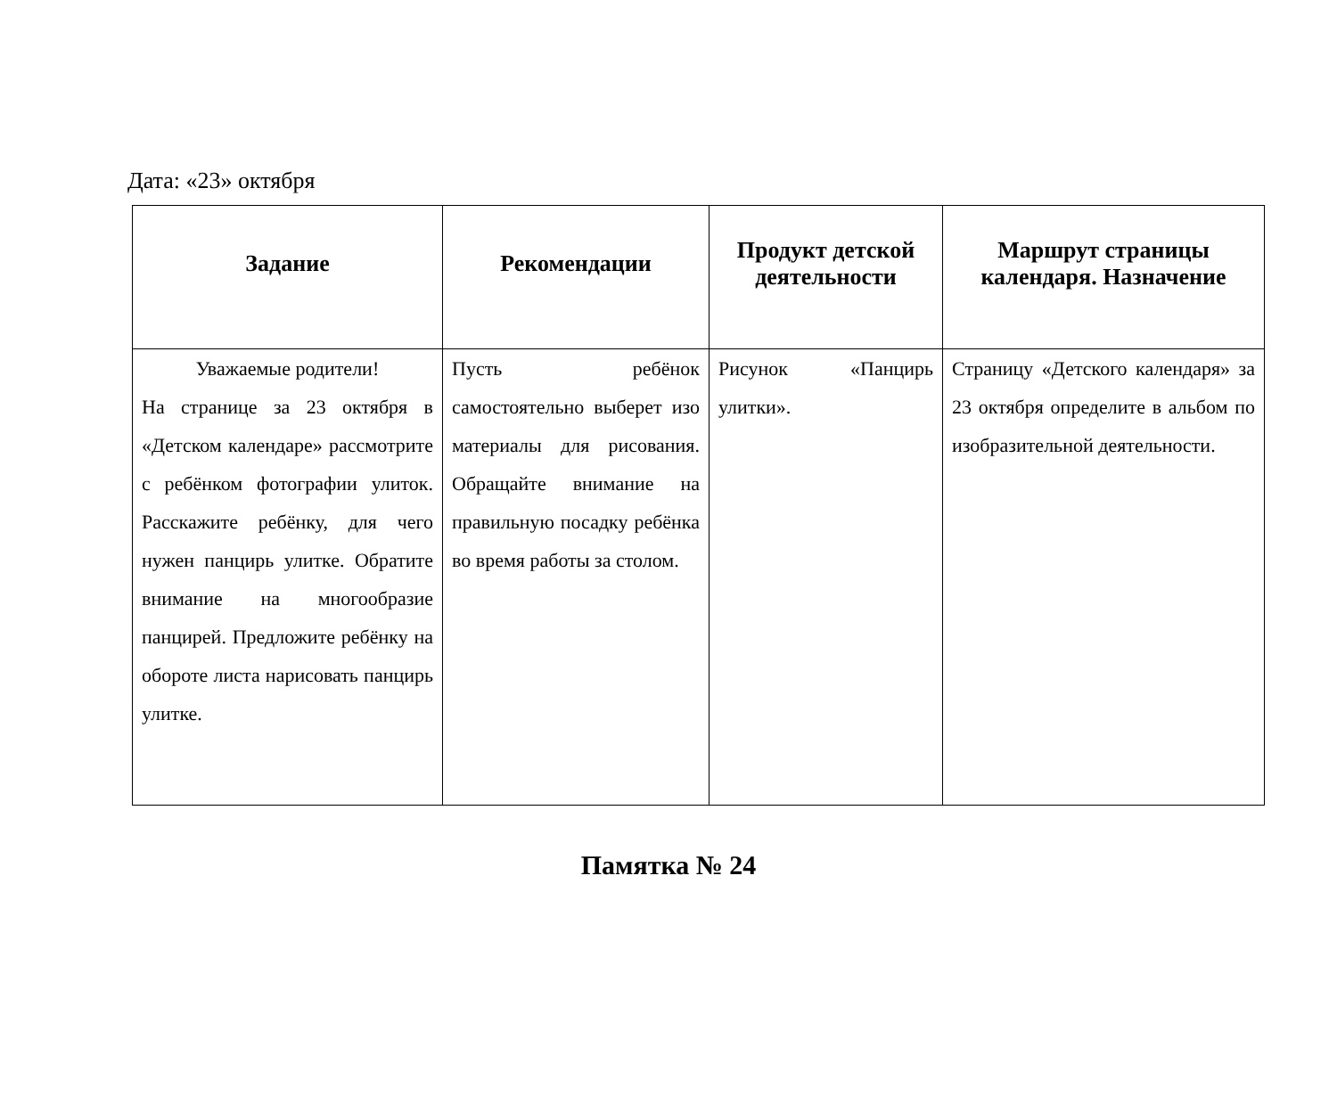Дата: «23» октября
| Задание | Рекомендации | Продукт детской деятельности | Маршрут страницы календаря. Назначение |
| --- | --- | --- | --- |
| Уважаемые родители! На странице за 23 октября в «Детском календаре» рассмотрите с ребёнком фотографии улиток. Расскажите ребёнку, для чего нужен панцирь улитке. Обратите внимание на многообразие панцирей. Предложите ребёнку на обороте листа нарисовать панцирь улитке. | Пусть ребёнок самостоятельно выберет изо материалы для рисования. Обращайте внимание на правильную посадку ребёнка во время работы за столом. | Рисунок «Панцирь улитки». | Страницу «Детского календаря» за 23 октября определите в альбом по изобразительной деятельности. |
Памятка № 24